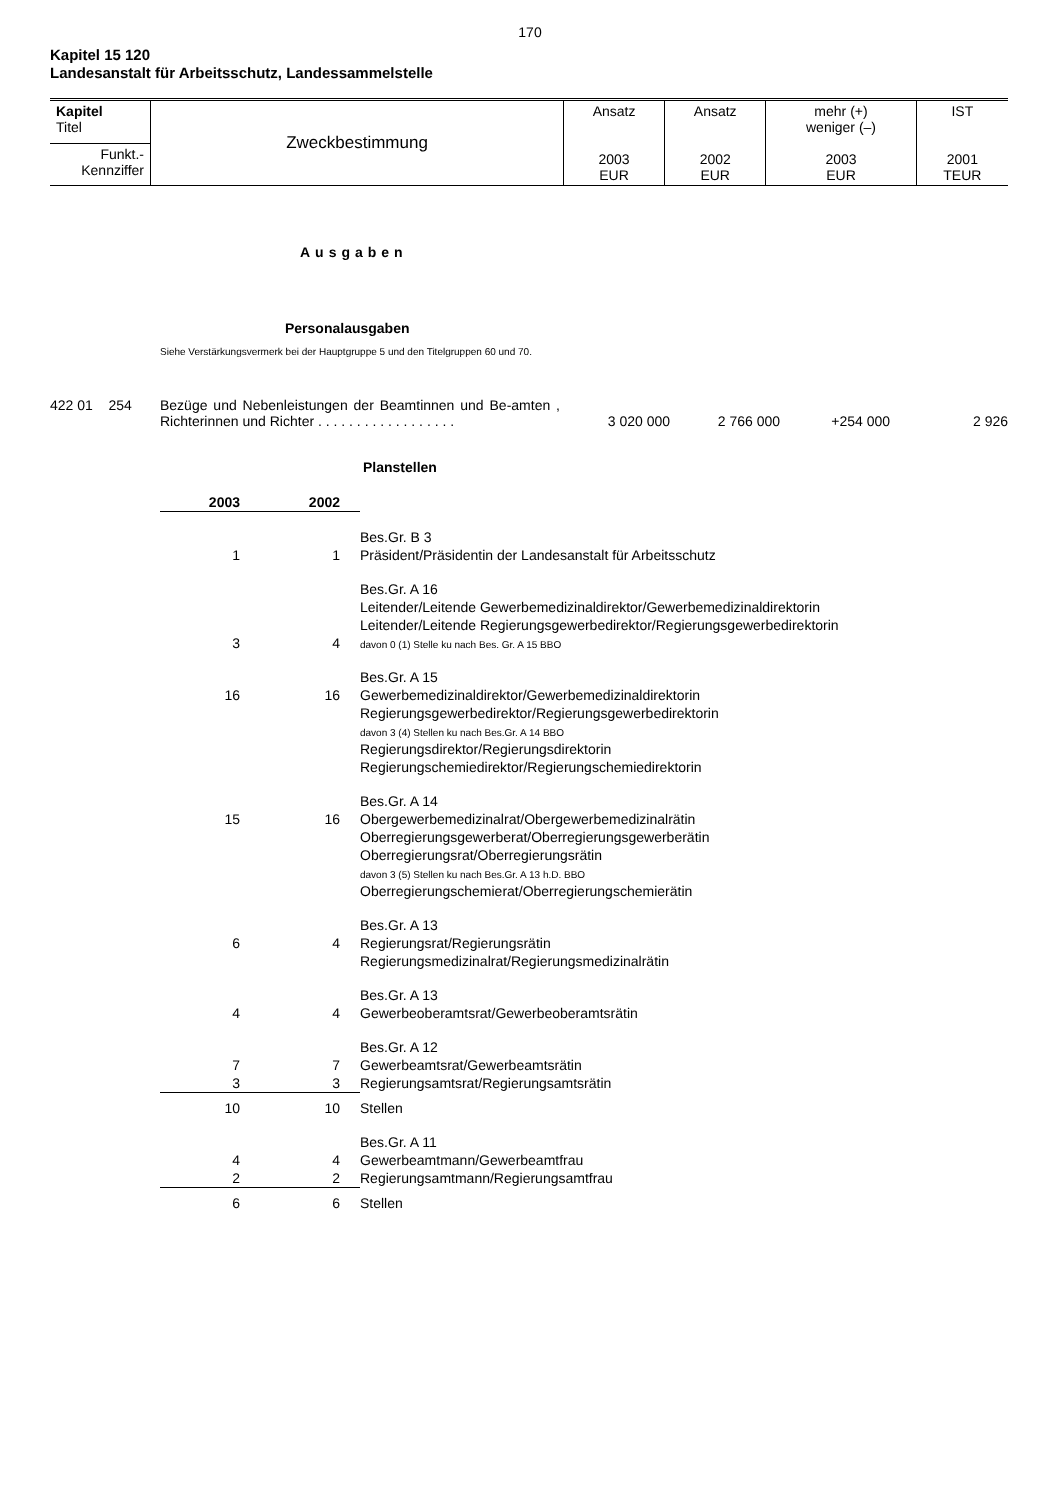170
Kapitel 15 120
Landesanstalt für Arbeitsschutz, Landessammelstelle
| Kapitel Titel | Zweckbestimmung | Ansatz 2003 EUR | Ansatz 2002 EUR | mehr (+) weniger (–) 2003 EUR | IST 2001 TEUR |
| Funkt.- Kennziffer | | | | | |
Ausgaben
Personalausgaben
Siehe Verstärkungsvermerk bei der Hauptgruppe 5 und den Titelgruppen 60 und 70.
422 01 254 Bezüge und Nebenleistungen der Beamtinnen und Be-amten , Richterinnen und Richter . . . . . . . . . . . . . . . . . .
3 020 000 2 766 000 +254 000 2 926
Planstellen
| 2003 | 2002 | |
| 1 | 1 | Bes.Gr. B 3 Präsident/Präsidentin der Landesanstalt für Arbeitsschutz |
| 3 | 4 | Bes.Gr. A 16 Leitender/Leitende Gewerbemedizinaldirektor/Gewerbemedizinaldirektorin Leitender/Leitende Regierungsgewerbedirektor/Regierungsgewerbedirektorin davon 0 (1) Stelle ku nach Bes. Gr. A 15 BBO |
| 16 | 16 | Bes.Gr. A 15 Gewerbemedizinaldirektor/Gewerbemedizinaldirektorin Regierungsgewerbedirektor/Regierungsgewerbedirektorin davon 3 (4) Stellen ku nach Bes.Gr. A 14 BBO Regierungsdirektor/Regierungsdirektorin Regierungschemiedirektor/Regierungschemiedirektorin |
| 15 | 16 | Bes.Gr. A 14 Obergewerbemedizinalrat/Obergewerbemedizinalrätin Oberregierungsgewerberat/Oberregierungsgewerberätin Oberregierungsrat/Oberregierungsrätin davon 3 (5) Stellen ku nach Bes.Gr. A 13 h.D. BBO Oberregierungschemierat/Oberregierungschemierätin |
| 6 | 4 | Bes.Gr. A 13 Regierungsrat/Regierungsrätin Regierungsmedizinalrat/Regierungsmedizinalrätin |
| 4 | 4 | Bes.Gr. A 13 Gewerbeoberamtsrat/Gewerbeoberamtsrätin |
| 7 3 | 7 3 | Bes.Gr. A 12 Gewerbeamtsrat/Gewerbeamtsrätin Regierungsamtsrat/Regierungsamtsrätin |
| 10 | 10 | Stellen |
| 4 2 | 4 2 | Bes.Gr. A 11 Gewerbeamtmann/Gewerbeamtfrau Regierungsamtmann/Regierungsamtfrau |
| 6 | 6 | Stellen |